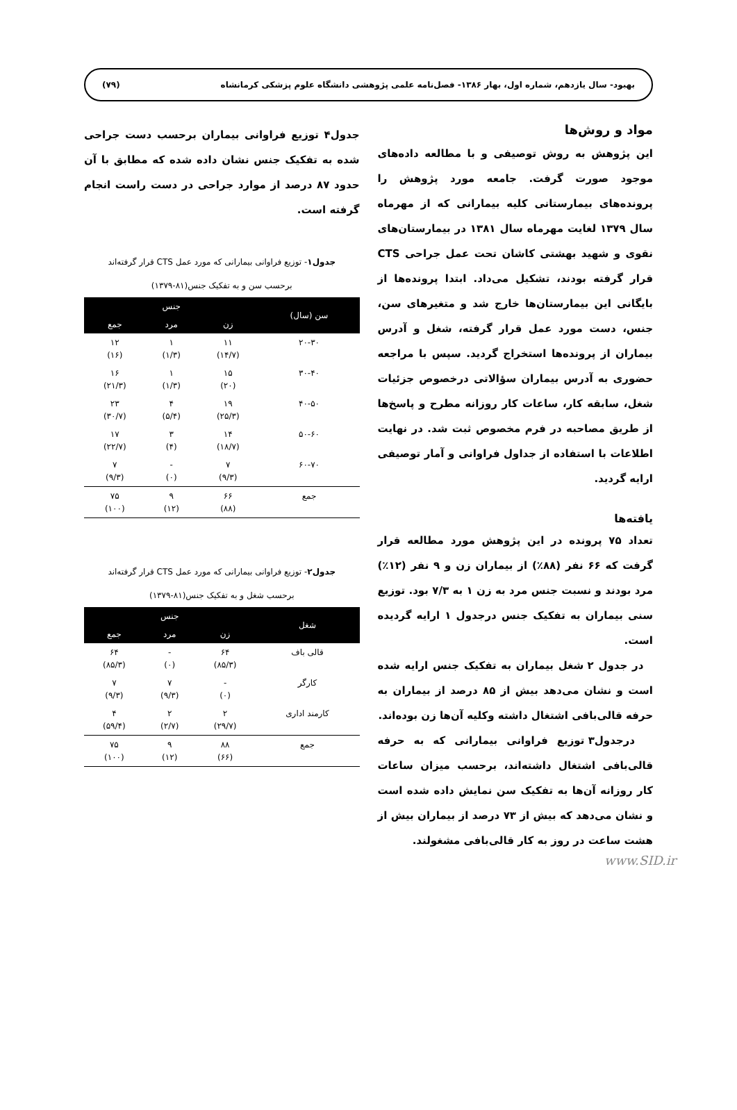بهبود- سال یازدهم، شماره اول، بهار ۱۳۸۶- فصل‌نامه علمی پژوهشی دانشگاه علوم پزشکی کرمانشاه (۷۹)
مواد و روش‌ها
این پژوهش به روش توصیفی و با مطالعه داده‌های موجود صورت گرفت. جامعه مورد پژوهش را پرونده‌های بیمارستانی کلیه بیمارانی که از مهرماه سال ۱۳۷۹ لغایت مهرماه سال ۱۳۸۱ در بیمارستان‌های نقوی و شهید بهشتی کاشان تحت عمل جراحی CTS قرار گرفته بودند، تشکیل می‌داد. ابتدا پرونده‌ها از بایگانی این بیمارستان‌ها خارج شد و متغیرهای سن، جنس، دست مورد عمل قرار گرفته، شغل و آدرس بیماران از پرونده‌ها استخراج گردید. سپس با مراجعه حضوری به آدرس بیماران سؤالاتی درخصوص جزئیات شغل، سابقه کار، ساعات کار روزانه مطرح و پاسخ‌ها از طریق مصاحبه در فرم مخصوص ثبت شد. در نهایت اطلاعات با استفاده از جداول فراوانی و آمار توصیفی ارایه گردید.
یافته‌ها
تعداد ۷۵ پرونده در این پژوهش مورد مطالعه قرار گرفت که ۶۶ نفر (۸۸٪) از بیماران زن و ۹ نفر (۱۲٪) مرد بودند و نسبت جنس مرد به زن ۱ به ۷/۳ بود. توزیع سنی بیماران به تفکیک جنس درجدول ۱ ارایه گردیده است.
در جدول ۲ شغل بیماران به تفکیک جنس ارایه شده است و نشان می‌دهد بیش از ۸۵ درصد از بیماران به حرفه قالی‌بافی اشتغال داشته وکلیه آن‌ها زن بوده‌اند.
درجدول۳ توزیع فراوانی بیمارانی که به حرفه قالی‌بافی اشتغال داشته‌اند، برحسب میزان ساعات کار روزانه آن‌ها به تفکیک سن نمایش داده شده است و نشان می‌دهد که بیش از ۷۳ درصد از بیماران بیش از هشت ساعت در روز به کار قالی‌بافی مشغولند.
جدول۴ توزیع فراوانی بیماران برحسب دست جراحی شده به تفکیک جنس نشان داده شده که مطابق با آن حدود ۸۷ درصد از موارد جراحی در دست راست انجام گرفته است.
جدول۱- توزیع فراوانی بیمارانی که مورد عمل CTS قرار گرفته‌اند
برحسب سن و به تفکیک جنس(۸۱-۱۳۷۹)
| سن (سال) | جنس | | |
| --- | --- | --- | --- |
| | زن | مرد | جمع |
| ۲۰-۳۰ | ۱۱ (۱۴/۷) | ۱ (۱/۳) | ۱۲ (۱۶) |
| ۳۰-۴۰ | ۱۵ (۲۰) | ۱ (۱/۳) | ۱۶ (۲۱/۳) |
| ۴۰-۵۰ | ۱۹ (۲۵/۳) | ۴ (۵/۴) | ۲۳ (۳۰/۷) |
| ۵۰-۶۰ | ۱۴ (۱۸/۷) | ۳ (۴) | ۱۷ (۲۲/۷) |
| ۶۰-۷۰ | ۷ (۹/۳) | - (۰) | ۷ (۹/۳) |
| جمع | ۶۶ (۸۸) | ۹ (۱۲) | ۷۵ (۱۰۰) |
جدول۲- توزیع فراوانی بیمارانی که مورد عمل CTS قرار گرفته‌اند
برحسب شغل و به تفکیک جنس(۸۱-۱۳۷۹)
| شغل | جنس | | |
| --- | --- | --- | --- |
| | زن | مرد | جمع |
| قالی باف | ۶۴ (۸۵/۳) | - (۰) | ۶۴ (۸۵/۳) |
| کارگر | - (۰) | ۷ (۹/۳) | ۷ (۹/۳) |
| کارمند اداری | ۲ (۲۹/۷) | ۲ (۲/۷) | ۴ (۵۹/۴) |
| جمع | ۸۸ (۶۶) | ۹ (۱۲) | ۷۵ (۱۰۰) |
www.SID.ir